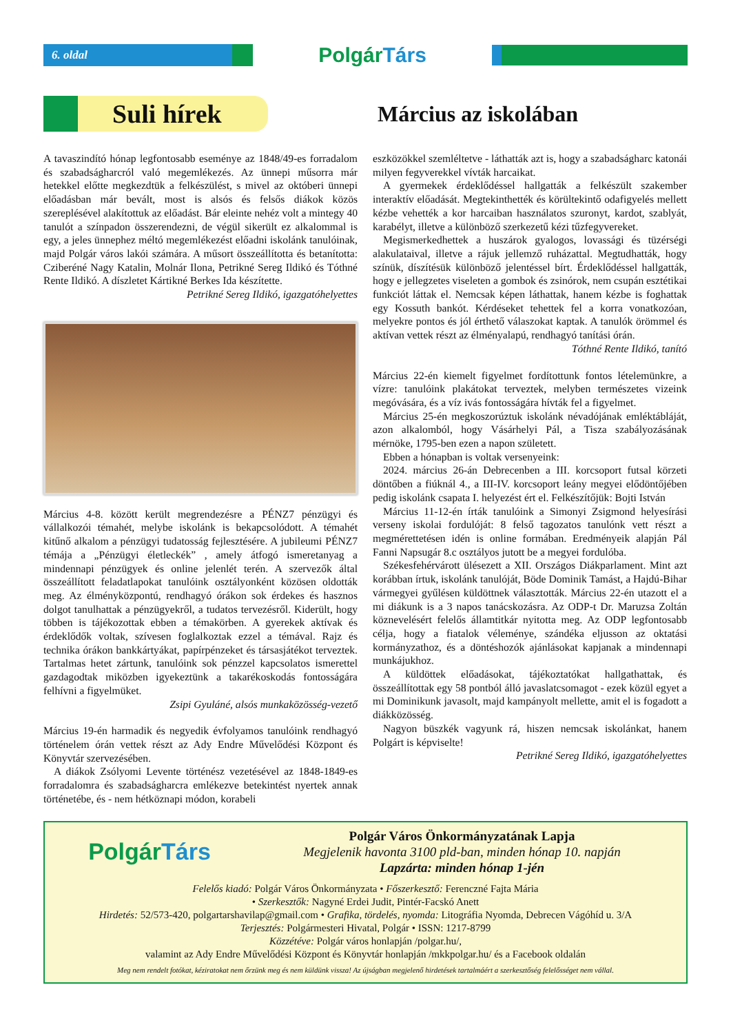6. oldal
PolgárTárs
Suli hírek
Március az iskolában
A tavaszindító hónap legfontosabb eseménye az 1848/49-es forradalom és szabadságharcról való megemlékezés. Az ünnepi műsorra már hetekkel előtte megkezdtük a felkészülést, s mivel az októberi ünnepi előadásban már bevált, most is alsós és felsős diákok közös szereplésével alakítottuk az előadást. Bár eleinte nehéz volt a mintegy 40 tanulót a színpadon összerendezni, de végül sikerült ez alkalommal is egy, a jeles ünnephez méltó megemlékezést előadni iskolánk tanulóinak, majd Polgár város lakói számára. A műsort összeállította és betanította: Cziberéné Nagy Katalin, Molnár Ilona, Petrikné Sereg Ildikó és Tóthné Rente Ildikó. A díszletet Kártikné Berkes Ida készítette.
Petrikné Sereg Ildikó, igazgatóhelyettes
Március 4-8. között került megrendezésre a PÉNZ7 pénzügyi és vállalkozói témahét, melybe iskolánk is bekapcsolódott. A témahét kitűnő alkalom a pénzügyi tudatosság fejlesztésére. A jubileumi PÉNZ7 témája a „Pénzügyi életleckék” , amely átfogó ismeretanyag a mindennapi pénzügyek és online jelenlét terén. A szervezők által összeállított feladatlapokat tanulóink osztályonként közösen oldották meg. Az élményközpontú, rendhagyó órákon sok érdekes és hasznos dolgot tanulhattak a pénzügyekről, a tudatos tervezésről. Kiderült, hogy többen is tájékozottak ebben a témakörben. A gyerekek aktívak és érdeklődők voltak, szívesen foglalkoztak ezzel a témával. Rajz és technika órákon bankkártyákat, papírpénzeket és társasjátékot terveztek. Tartalmas hetet zártunk, tanulóink sok pénzzel kapcsolatos ismerettel gazdagodtak miközben igyekeztünk a takarékoskodás fontosságára felhívni a figyelmüket.
Zsipi Gyuláné, alsós munkaközösség-vezető
Március 19-én harmadik és negyedik évfolyamos tanulóink rendhagyó történelem órán vettek részt az Ady Endre Művelődési Központ és Könyvtár szervezésében.
A diákok Zsólyomi Levente történész vezetésével az 1848-1849-es forradalomra és szabadságharcra emlékezve betekintést nyertek annak történetébe, és - nem hétköznapi módon, korabeli
eszközökkel szemléltetve - láthatták azt is, hogy a szabadságharc katonái milyen fegyverekkel vívták harcaikat.
A gyermekek érdeklődéssel hallgatták a felkészült szakember interaktív előadását. Megtekinthették és körültekintő odafigyelés mellett kézbe vehették a kor harcaiban használatos szuronyt, kardot, szablyát, karabélyt, illetve a különböző szerkezetű kézi tűzfegyvereket.
Megismerkedhettek a huszárok gyalogos, lovassági és tüzérségi alakulataival, illetve a rájuk jellemző ruházattal. Megtudhatták, hogy színük, díszítésük különböző jelentéssel bírt. Érdeklődéssel hallgatták, hogy e jellegzetes viseleten a gombok és zsinórok, nem csupán esztétikai funkciót láttak el. Nemcsak képen láthattak, hanem kézbe is foghattak egy Kossuth bankót. Kérdéseket tehettek fel a korra vonatkozóan, melyekre pontos és jól érthető válaszokat kaptak. A tanulók örömmel és aktívan vettek részt az élményalapú, rendhagyó tanítási órán.
Tóthné Rente Ildikó, tanító
Március 22-én kiemelt figyelmet fordítottunk fontos lételemünkre, a vízre: tanulóink plakátokat terveztek, melyben természetes vizeink megóvására, és a víz ivás fontosságára hívták fel a figyelmet.
Március 25-én megkoszorúztuk iskolánk névadójának emléktábláját, azon alkalomból, hogy Vásárhelyi Pál, a Tisza szabályozásának mérnöke, 1795-ben ezen a napon született.
Ebben a hónapban is voltak versenyeink:
2024. március 26-án Debrecenben a III. korcsoport futsal körzeti döntőben a fiúknál 4., a III-IV. korcsoport leány megyei elődöntőjében pedig iskolánk csapata I. helyezést ért el. Felkészítőjük: Bojti István
Március 11-12-én írták tanulóink a Simonyi Zsigmond helyesírási verseny iskolai fordulóját: 8 felső tagozatos tanulónk vett részt a megmérettetésen idén is online formában. Eredményeik alapján Pál Fanni Napsugár 8.c osztályos jutott be a megyei fordulóba.
Székesfehérvárott ülésezett a XII. Országos Diákparlament. Mint azt korábban írtuk, iskolánk tanulóját, Böde Dominik Tamást, a Hajdú-Bihar vármegyei gyűlésen küldöttnek választották. Március 22-én utazott el a mi diákunk is a 3 napos tanácskozásra. Az ODP-t Dr. Maruzsa Zoltán köznevelésért felelős államtitkár nyitotta meg. Az ODP legfontosabb célja, hogy a fiatalok véleménye, szándéka eljusson az oktatási kormányzathoz, és a döntéshozók ajánlásokat kapjanak a mindennapi munkájukhoz.
A küldöttek előadásokat, tájékoztatókat hallgathattak, és összeállítottak egy 58 pontból álló javaslatcsomagot - ezek közül egyet a mi Dominikunk javasolt, majd kampányolt mellette, amit el is fogadott a diákközösség.
Nagyon büszkék vagyunk rá, hiszen nemcsak iskolánkat, hanem Polgárt is képviselte!
Petrikné Sereg Ildikó, igazgatóhelyettes
PolgárTárs
Polgár Város Önkormányzatának Lapja
Megjelenik havonta 3100 pld-ban, minden hónap 10. napján
Lapzárta: minden hónap 1-jén
Felelős kiadó: Polgár Város Önkormányzata • Főszerkesztő: Ferenczné Fajta Mária
• Szerkesztők: Nagyné Erdei Judit, Pintér-Facskó Anett
Hirdetés: 52/573-420, polgartarshavilap@gmail.com • Grafika, tördelés, nyomda: Litográfia Nyomda, Debrecen Vágóhíd u. 3/A
Terjesztés: Polgármesteri Hivatal, Polgár • ISSN: 1217-8799
Közzétéve: Polgár város honlapján /polgar.hu/,
valamint az Ady Endre Művelődési Központ és Könyvtár honlapján /mkkpolgar.hu/ és a Facebook oldalán
Meg nem rendelt fotókat, kéziratokat nem őrzünk meg és nem küldünk vissza! Az újságban megjelenő hirdetések tartalmáért a szerkesztőség felelősséget nem vállal.